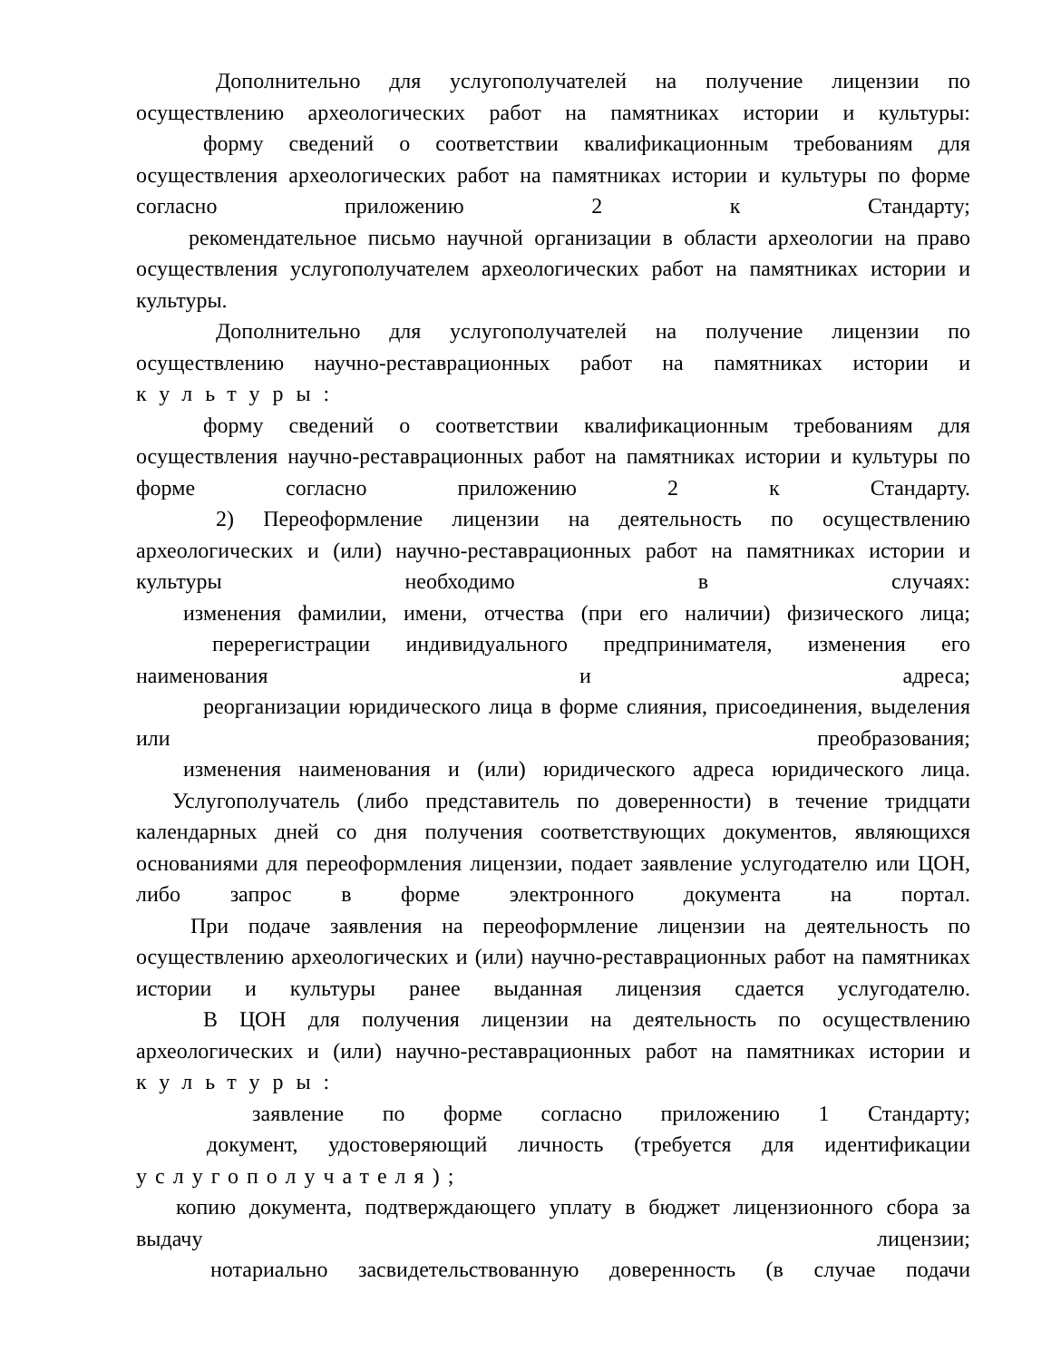Дополнительно для услугополучателей на получение лицензии по осуществлению археологических работ на памятниках истории и культуры:
форму сведений о соответствии квалификационным требованиям для осуществления археологических работ на памятниках истории и культуры по форме согласно приложению 2 к Стандарту;
рекомендательное письмо научной организации в области археологии на право осуществления услугополучателем археологических работ на памятниках истории и культуры.
Дополнительно для услугополучателей на получение лицензии по осуществлению научно-реставрационных работ на памятниках истории и культуры:
форму сведений о соответствии квалификационным требованиям для осуществления научно-реставрационных работ на памятниках истории и культуры по форме согласно приложению 2 к Стандарту.
2) Переоформление лицензии на деятельность по осуществлению археологических и (или) научно-реставрационных работ на памятниках истории и культуры необходимо в случаях:
изменения фамилии, имени, отчества (при его наличии) физического лица;
перерегистрации индивидуального предпринимателя, изменения его наименования и адреса;
реорганизации юридического лица в форме слияния, присоединения, выделения или преобразования;
изменения наименования и (или) юридического адреса юридического лица.
Услугополучатель (либо представитель по доверенности) в течение тридцати календарных дней со дня получения соответствующих документов, являющихся основаниями для переоформления лицензии, подает заявление услугодателю или ЦОН, либо запрос в форме электронного документа на портал.
При подаче заявления на переоформление лицензии на деятельность по осуществлению археологических и (или) научно-реставрационных работ на памятниках истории и культуры ранее выданная лицензия сдается услугодателю.
В ЦОН для получения лицензии на деятельность по осуществлению археологических и (или) научно-реставрационных работ на памятниках истории и культуры:
заявление по форме согласно приложению 1 Стандарту;
документ, удостоверяющий личность (требуется для идентификации услугополучателя);
копию документа, подтверждающего уплату в бюджет лицензионного сбора за выдачу лицензии;
нотариально засвидетельствованную доверенность (в случае подачи